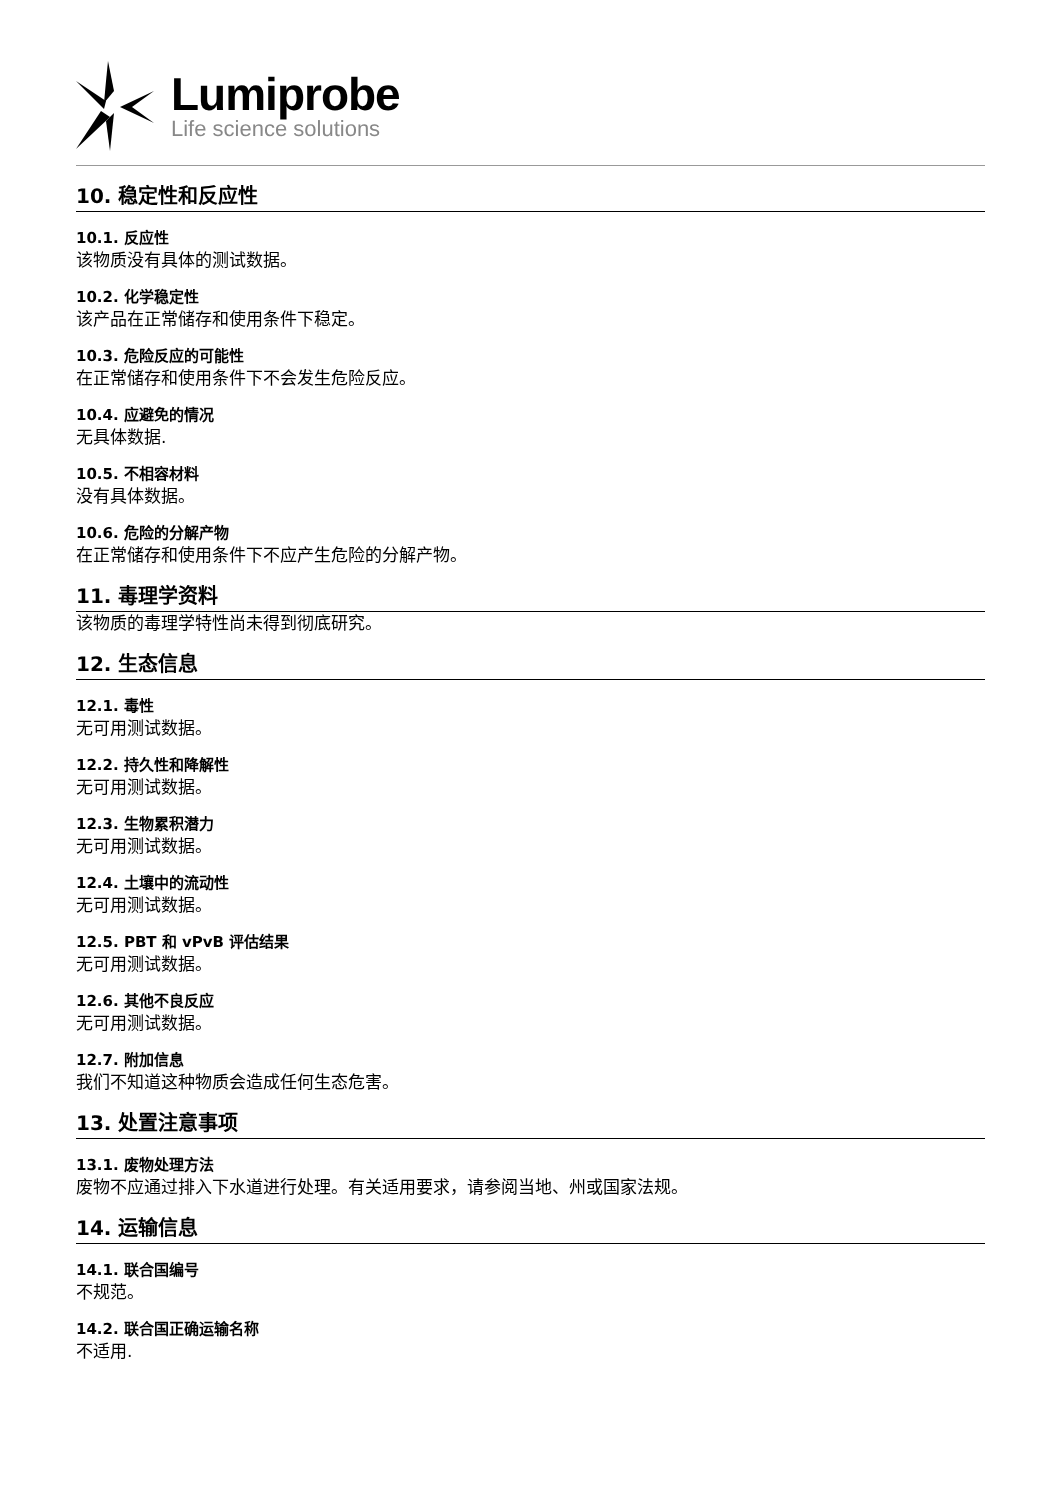Lumiprobe
Life science solutions
10. 稳定性和反应性
10.1. 反应性
该物质没有具体的测试数据。
10.2. 化学稳定性
该产品在正常储存和使用条件下稳定。
10.3. 危险反应的可能性
在正常储存和使用条件下不会发生危险反应。
10.4. 应避免的情况
无具体数据.
10.5. 不相容材料
没有具体数据。
10.6. 危险的分解产物
在正常储存和使用条件下不应产生危险的分解产物。
11. 毒理学资料
该物质的毒理学特性尚未得到彻底研究。
12. 生态信息
12.1. 毒性
无可用测试数据。
12.2. 持久性和降解性
无可用测试数据。
12.3. 生物累积潜力
无可用测试数据。
12.4. 土壤中的流动性
无可用测试数据。
12.5. PBT 和 vPvB 评估结果
无可用测试数据。
12.6. 其他不良反应
无可用测试数据。
12.7. 附加信息
我们不知道这种物质会造成任何生态危害。
13. 处置注意事项
13.1. 废物处理方法
废物不应通过排入下水道进行处理。有关适用要求，请参阅当地、州或国家法规。
14. 运输信息
14.1. 联合国编号
不规范。
14.2. 联合国正确运输名称
不适用.